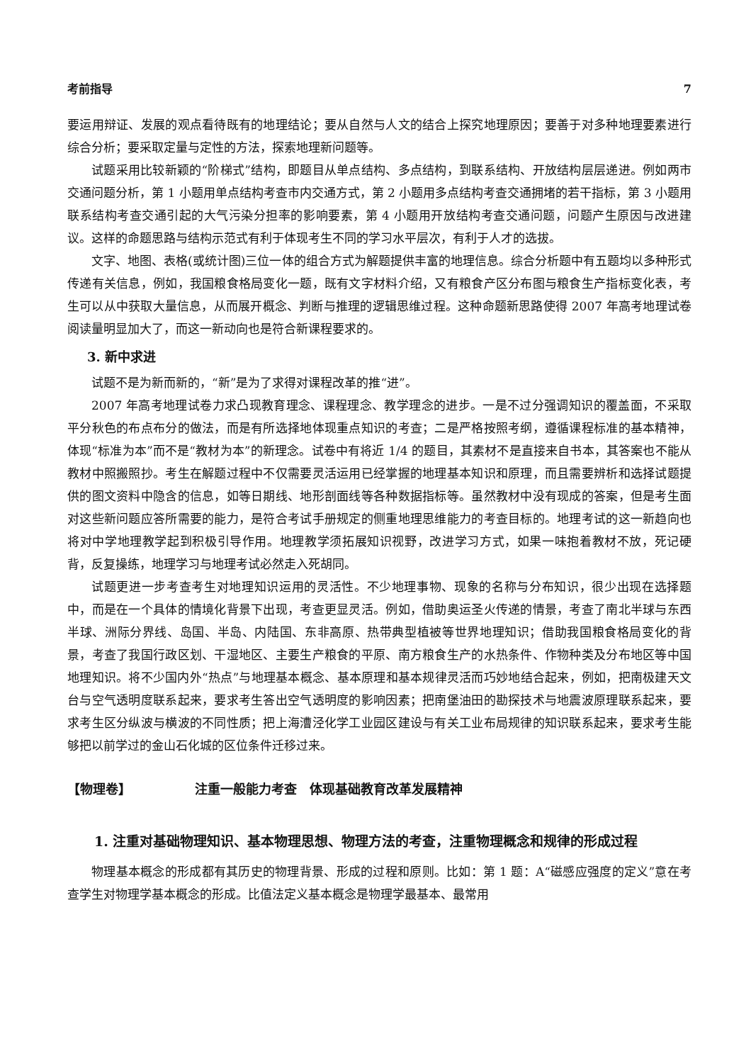考前指导 7
要运用辩证、发展的观点看待既有的地理结论；要从自然与人文的结合上探究地理原因；要善于对多种地理要素进行综合分析；要采取定量与定性的方法，探索地理新问题等。
试题采用比较新颖的“阶梯式”结构，即题目从单点结构、多点结构，到联系结构、开放结构层层递进。例如两市交通问题分析，第 1 小题用单点结构考查市内交通方式，第 2 小题用多点结构考查交通拥堵的若干指标，第 3 小题用联系结构考查交通引起的大气污染分担率的影响要素，第 4 小题用开放结构考查交通问题，问题产生原因与改进建议。这样的命题思路与结构示范式有利于体现考生不同的学习水平层次，有利于人才的选拔。
文字、地图、表格(或统计图)三位一体的组合方式为解题提供丰富的地理信息。综合分析题中有五题均以多种形式传递有关信息，例如，我国粮食格局变化一题，既有文字材料介绍，又有粮食产区分布图与粮食生产指标变化表，考生可以从中获取大量信息，从而展开概念、判断与推理的逻辑思维过程。这种命题新思路使得 2007 年高考地理试卷阅读量明显加大了，而这一新动向也是符合新课程要求的。
3. 新中求进
试题不是为新而新的，“新”是为了求得对课程改革的推“进”。
2007 年高考地理试卷力求凸现教育理念、课程理念、教学理念的进步。一是不过分强调知识的覆盖面，不采取平分秋色的布点布分的做法，而是有所选择地体现重点知识的考查；二是严格按照考纲，遵循课程标准的基本精神，体现“标准为本”而不是“教材为本”的新理念。试卷中有将近 1/4 的题目，其素材不是直接来自书本，其答案也不能从教材中照搬照抄。考生在解题过程中不仅需要灵活运用已经掌握的地理基本知识和原理，而且需要辨析和选择试题提供的图文资料中隐含的信息，如等日期线、地形剖面线等各种数据指标等。虽然教材中没有现成的答案，但是考生面对这些新问题应答所需要的能力，是符合考试手册规定的侧重地理思维能力的考查目标的。地理考试的这一新趋向也将对中学地理教学起到积极引导作用。地理教学须拓展知识视野，改进学习方式，如果一味抱着教材不放，死记硬背，反复操练，地理学习与地理考试必然走入死胡同。
试题更进一步考查考生对地理知识运用的灵活性。不少地理事物、现象的名称与分布知识，很少出现在选择题中，而是在一个具体的情境化背景下出现，考查更显灵活。例如，借助奥运圣火传递的情景，考查了南北半球与东西半球、洲际分界线、岛国、半岛、内陆国、东非高原、热带典型植被等世界地理知识；借助我国粮食格局变化的背景，考查了我国行政区划、干湿地区、主要生产粮食的平原、南方粮食生产的水热条件、作物种类及分布地区等中国地理知识。将不少国内外“热点”与地理基本概念、基本原理和基本规律灵活而巧妙地结合起来，例如，把南极建天文台与空气透明度联系起来，要求考生答出空气透明度的影响因素；把南堡油田的勘探技术与地震波原理联系起来，要求考生区分纵波与横波的不同性质；把上海漕泾化学工业园区建设与有关工业布局规律的知识联系起来，要求考生能够把以前学过的金山石化城的区位条件迁移过来。
【物理卷】 注重一般能力考查　体现基础教育改革发展精神
1. 注重对基础物理知识、基本物理思想、物理方法的考查，注重物理概念和规律的形成过程
物理基本概念的形成都有其历史的物理背景、形成的过程和原则。比如：第 1 题：A“磁感应强度的定义”意在考查学生对物理学基本概念的形成。比值法定义基本概念是物理学最基本、最常用